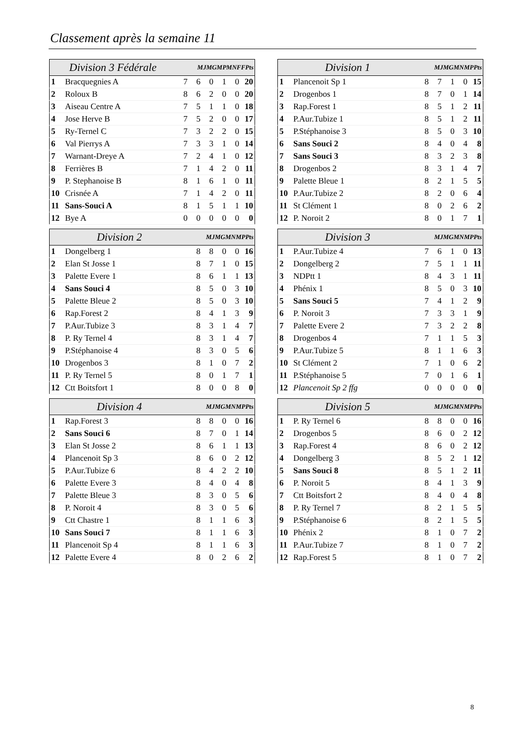Classement après la semaine 11
| Division 3 Fédérale | | MJMGMPMNFFPts | | | | | |
| --- | --- | --- | --- | --- | --- | --- | --- |
| 1 | Bracquegnies A | 7 | 6 | 0 | 1 | 0 | 20 |
| 2 | Roloux B | 8 | 6 | 2 | 0 | 0 | 20 |
| 3 | Aiseau Centre A | 7 | 5 | 1 | 1 | 0 | 18 |
| 4 | Jose Herve B | 7 | 5 | 2 | 0 | 0 | 17 |
| 5 | Ry-Ternel C | 7 | 3 | 2 | 2 | 0 | 15 |
| 6 | Val Pierrys A | 7 | 3 | 3 | 1 | 0 | 14 |
| 7 | Warnant-Dreye A | 7 | 2 | 4 | 1 | 0 | 12 |
| 8 | Ferrières B | 7 | 1 | 4 | 2 | 0 | 11 |
| 9 | P. Stephanoise B | 8 | 1 | 6 | 1 | 0 | 11 |
| 10 | Crisnée A | 7 | 1 | 4 | 2 | 0 | 11 |
| 11 | Sans-Souci A | 8 | 1 | 5 | 1 | 1 | 10 |
| 12 | Bye A | 0 | 0 | 0 | 0 | 0 | 0 |
| Division 1 | | MJMGMNMPPts | | | | |
| --- | --- | --- | --- | --- | --- | --- |
| 1 | Plancenoit Sp 1 | 8 | 7 | 1 | 0 | 15 |
| 2 | Drogenbos 1 | 8 | 7 | 0 | 1 | 14 |
| 3 | Rap.Forest 1 | 8 | 5 | 1 | 2 | 11 |
| 4 | P.Aur.Tubize 1 | 8 | 5 | 1 | 2 | 11 |
| 5 | P.Stéphanoise 3 | 8 | 5 | 0 | 3 | 10 |
| 6 | Sans Souci 2 | 8 | 4 | 0 | 4 | 8 |
| 7 | Sans Souci 3 | 8 | 3 | 2 | 3 | 8 |
| 8 | Drogenbos 2 | 8 | 3 | 1 | 4 | 7 |
| 9 | Palette Bleue 1 | 8 | 2 | 1 | 5 | 5 |
| 10 | P.Aur.Tubize 2 | 8 | 2 | 0 | 6 | 4 |
| 11 | St Clément 1 | 8 | 0 | 2 | 6 | 2 |
| 12 | P. Noroit 2 | 8 | 0 | 1 | 7 | 1 |
| Division 2 | | MJMGMNMPPts | | | | |
| --- | --- | --- | --- | --- | --- | --- |
| 1 | Dongelberg 1 | 8 | 8 | 0 | 0 | 16 |
| 2 | Elan St Josse 1 | 8 | 7 | 1 | 0 | 15 |
| 3 | Palette Evere 1 | 8 | 6 | 1 | 1 | 13 |
| 4 | Sans Souci 4 | 8 | 5 | 0 | 3 | 10 |
| 5 | Palette Bleue 2 | 8 | 5 | 0 | 3 | 10 |
| 6 | Rap.Forest 2 | 8 | 4 | 1 | 3 | 9 |
| 7 | P.Aur.Tubize 3 | 8 | 3 | 1 | 4 | 7 |
| 8 | P. Ry Ternel 4 | 8 | 3 | 1 | 4 | 7 |
| 9 | P.Stéphanoise 4 | 8 | 3 | 0 | 5 | 6 |
| 10 | Drogenbos 3 | 8 | 1 | 0 | 7 | 2 |
| 11 | P. Ry Ternel 5 | 8 | 0 | 1 | 7 | 1 |
| 12 | Ctt Boitsfort 1 | 8 | 0 | 0 | 8 | 0 |
| Division 3 | | MJMGMNMPPts | | | | |
| --- | --- | --- | --- | --- | --- | --- |
| 1 | P.Aur.Tubize 4 | 7 | 6 | 1 | 0 | 13 |
| 2 | Dongelberg 2 | 7 | 5 | 1 | 1 | 11 |
| 3 | NDPtt 1 | 8 | 4 | 3 | 1 | 11 |
| 4 | Phénix 1 | 8 | 5 | 0 | 3 | 10 |
| 5 | Sans Souci 5 | 7 | 4 | 1 | 2 | 9 |
| 6 | P. Noroit 3 | 7 | 3 | 3 | 1 | 9 |
| 7 | Palette Evere 2 | 7 | 3 | 2 | 2 | 8 |
| 8 | Drogenbos 4 | 7 | 1 | 1 | 5 | 3 |
| 9 | P.Aur.Tubize 5 | 8 | 1 | 1 | 6 | 3 |
| 10 | St Clément 2 | 7 | 1 | 0 | 6 | 2 |
| 11 | P.Stéphanoise 5 | 7 | 0 | 1 | 6 | 1 |
| 12 | Plancenoit Sp 2 ffg | 0 | 0 | 0 | 0 | 0 |
| Division 4 | | MJMGMNMPPts | | | | |
| --- | --- | --- | --- | --- | --- | --- |
| 1 | Rap.Forest 3 | 8 | 8 | 0 | 0 | 16 |
| 2 | Sans Souci 6 | 8 | 7 | 0 | 1 | 14 |
| 3 | Elan St Josse 2 | 8 | 6 | 1 | 1 | 13 |
| 4 | Plancenoit Sp 3 | 8 | 6 | 0 | 2 | 12 |
| 5 | P.Aur.Tubize 6 | 8 | 4 | 2 | 2 | 10 |
| 6 | Palette Evere 3 | 8 | 4 | 0 | 4 | 8 |
| 7 | Palette Bleue 3 | 8 | 3 | 0 | 5 | 6 |
| 8 | P. Noroit 4 | 8 | 3 | 0 | 5 | 6 |
| 9 | Ctt Chastre 1 | 8 | 1 | 1 | 6 | 3 |
| 10 | Sans Souci 7 | 8 | 1 | 1 | 6 | 3 |
| 11 | Plancenoit Sp 4 | 8 | 1 | 1 | 6 | 3 |
| 12 | Palette Evere 4 | 8 | 0 | 2 | 6 | 2 |
| Division 5 | | MJMGMNMPPts | | | | |
| --- | --- | --- | --- | --- | --- | --- |
| 1 | P. Ry Ternel 6 | 8 | 8 | 0 | 0 | 16 |
| 2 | Drogenbos 5 | 8 | 6 | 0 | 2 | 12 |
| 3 | Rap.Forest 4 | 8 | 6 | 0 | 2 | 12 |
| 4 | Dongelberg 3 | 8 | 5 | 2 | 1 | 12 |
| 5 | Sans Souci 8 | 8 | 5 | 1 | 2 | 11 |
| 6 | P. Noroit 5 | 8 | 4 | 1 | 3 | 9 |
| 7 | Ctt Boitsfort 2 | 8 | 4 | 0 | 4 | 8 |
| 8 | P. Ry Ternel 7 | 8 | 2 | 1 | 5 | 5 |
| 9 | P.Stéphanoise 6 | 8 | 2 | 1 | 5 | 5 |
| 10 | Phénix 2 | 8 | 1 | 0 | 7 | 2 |
| 11 | P.Aur.Tubize 7 | 8 | 1 | 0 | 7 | 2 |
| 12 | Rap.Forest 5 | 8 | 1 | 0 | 7 | 2 |
8